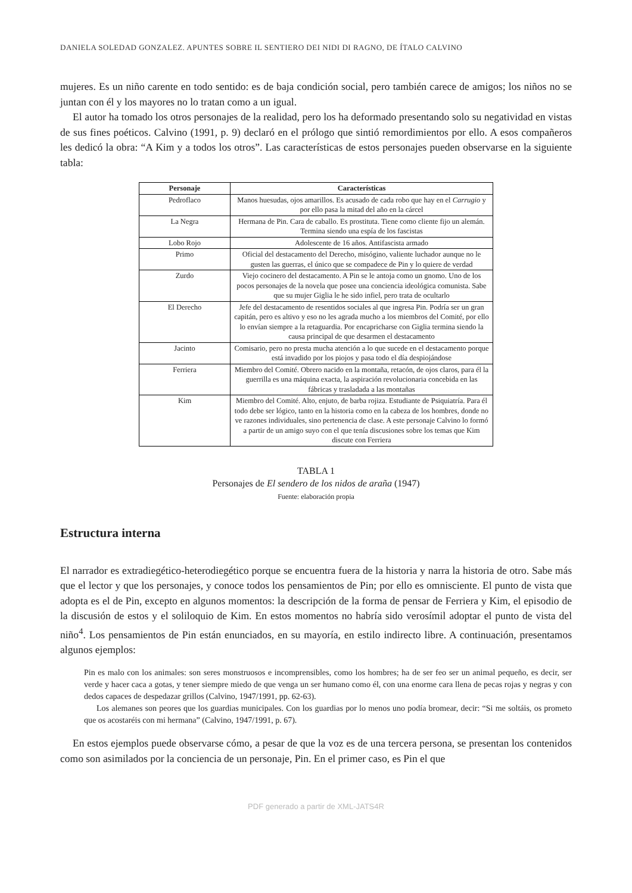DANIELA SOLEDAD GONZALEZ. APUNTES SOBRE IL SENTIERO DEI NIDI DI RAGNO, DE ÍTALO CALVINO
mujeres. Es un niño carente en todo sentido: es de baja condición social, pero también carece de amigos; los niños no se juntan con él y los mayores no lo tratan como a un igual.
El autor ha tomado los otros personajes de la realidad, pero los ha deformado presentando solo su negatividad en vistas de sus fines poéticos. Calvino (1991, p. 9) declaró en el prólogo que sintió remordimientos por ello. A esos compañeros les dedicó la obra: “A Kim y a todos los otros”. Las características de estos personajes pueden observarse en la siguiente tabla:
| Personaje | Características |
| --- | --- |
| Pedroflaco | Manos huesudas, ojos amarillos. Es acusado de cada robo que hay en el Carrugio y por ello pasa la mitad del año en la cárcel |
| La Negra | Hermana de Pin. Cara de caballo. Es prostituta. Tiene como cliente fijo un alemán. Termina siendo una espía de los fascistas |
| Lobo Rojo | Adolescente de 16 años. Antifascista armado |
| Primo | Oficial del destacamento del Derecho, misógino, valiente luchador aunque no le gusten las guerras, el único que se compadece de Pin y lo quiere de verdad |
| Zurdo | Viejo cocinero del destacamento. A Pin se le antoja como un gnomo. Uno de los pocos personajes de la novela que posee una conciencia ideológica comunista. Sabe que su mujer Giglia le he sido infiel, pero trata de ocultarlo |
| El Derecho | Jefe del destacamento de resentidos sociales al que ingresa Pin. Podría ser un gran capitán, pero es altivo y eso no les agrada mucho a los miembros del Comité, por ello lo envían siempre a la retaguardia. Por encapricharse con Giglia termina siendo la causa principal de que desarmen el destacamento |
| Jacinto | Comisario, pero no presta mucha atención a lo que sucede en el destacamento porque está invadido por los piojos y pasa todo el día despiojándose |
| Ferriera | Miembro del Comité. Obrero nacido en la montaña, retacón, de ojos claros, para él la guerrilla es una máquina exacta, la aspiración revolucionaria concebida en las fábricas y trasladada a las montañas |
| Kim | Miembro del Comité. Alto, enjuto, de barba rojiza. Estudiante de Psiquiatría. Para él todo debe ser lógico, tanto en la historia como en la cabeza de los hombres, donde no ve razones individuales, sino pertenencia de clase. A este personaje Calvino lo formó a partir de un amigo suyo con el que tenía discusiones sobre los temas que Kim discute con Ferriera |
TABLA 1
Personajes de El sendero de los nidos de araña (1947)
Fuente: elaboración propia
Estructura interna
El narrador es extradiegético-heterodiegético porque se encuentra fuera de la historia y narra la historia de otro. Sabe más que el lector y que los personajes, y conoce todos los pensamientos de Pin; por ello es omnisciente. El punto de vista que adopta es el de Pin, excepto en algunos momentos: la descripción de la forma de pensar de Ferriera y Kim, el episodio de la discusión de estos y el soliloquio de Kim. En estos momentos no habría sido verosímil adoptar el punto de vista del niño<sup>4</sup>. Los pensamientos de Pin están enunciados, en su mayoría, en estilo indirecto libre. A continuación, presentamos algunos ejemplos:
Pin es malo con los animales: son seres monstruosos e incomprensibles, como los hombres; ha de ser feo ser un animal pequeño, es decir, ser verde y hacer caca a gotas, y tener siempre miedo de que venga un ser humano como él, con una enorme cara llena de pecas rojas y negras y con dedos capaces de despedazar grillos (Calvino, 1947/1991, pp. 62-63).
Los alemanes son peores que los guardias municipales. Con los guardias por lo menos uno podía bromear, decir: “Si me soltáis, os prometo que os acostaréis con mi hermana” (Calvino, 1947/1991, p. 67).
En estos ejemplos puede observarse cómo, a pesar de que la voz es de una tercera persona, se presentan los contenidos como son asimilados por la conciencia de un personaje, Pin. En el primer caso, es Pin el que
PDF generado a partir de XML-JATS4R